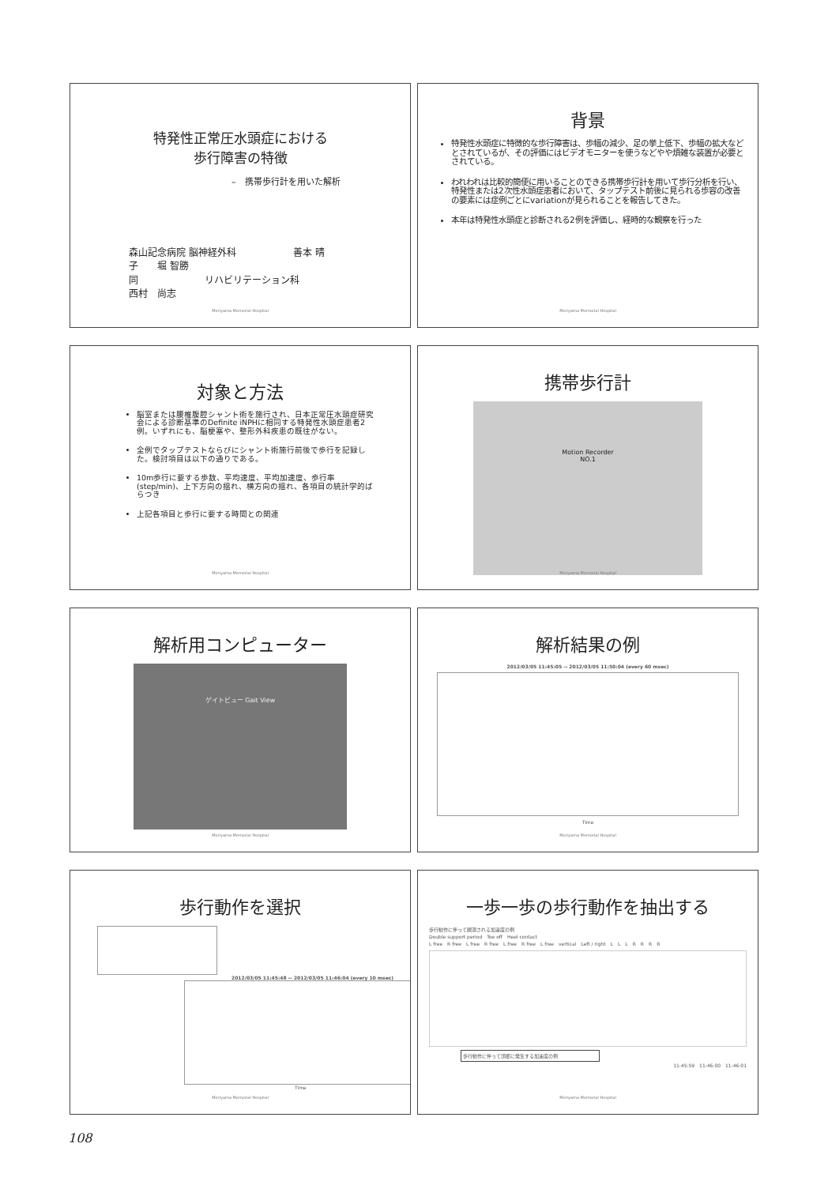特発性正常圧水頭症における
歩行障害の特徴
–　携帯歩行計を用いた解析
森山記念病院 脳神経外科　　　　　　善本 晴
子　　堀 智勝
同　　　　　　　リハビリテーション科
西村　尚志
Moriyama Memorial Hospital
背景
特発性水頭症に特徴的な歩行障害は、歩幅の減少、足の挙上低下、歩幅の拡大などとされているが、その評価にはビデオモニターを使うなどやや煩雑な装置が必要とされている。
われわれは比較的簡便に用いることのできる携帯歩行計を用いて歩行分析を行い、特発性または2次性水頭症患者において、タップテスト前後に見られる歩容の改善の要素には症例ごとにvariationが見られることを報告してきた。
本年は特発性水頭症と診断される2例を評価し、経時的な観察を行った
Moriyama Memorial Hospital
対象と方法
脳室または腰椎腹腔シャント術を施行され、日本正常圧水頭症研究会による診断基準のDefinite iNPHに相同する特発性水頭症患者2例。いずれにも、脳梗塞や、整形外科疾患の既往がない。
全例でタップテストならびにシャント術施行前後で歩行を記録した。検討項目は以下の通りである。
10m歩行に要する歩数、平均速度、平均加速度、歩行率(step/min)、上下方向の揺れ、横方向の揺れ、各項目の統計学的ばらつき
上記各項目と歩行に要する時間との関連
Moriyama Memorial Hospital
携帯歩行計
Motion Recorder
NO.1
Moriyama Memorial Hospital
解析用コンピューター
ゲイトビュー Gait View
Moriyama Memorial Hospital
解析結果の例
2012/03/05 11:45:05 -- 2012/03/05 11:50:04 (every 60 msec)
Time
Moriyama Memorial Hospital
歩行動作を選択
2012/03/05 11:45:48 -- 2012/03/05 11:46:04 (every 10 msec)
Time
Moriyama Memorial Hospital
一歩一歩の歩行動作を抽出する
歩行動作に伴って観測される加速度の例
Double support period　Toe off　Heel contact
L free　R free　L free　R free　L free　R free　L free　vertical　Left / right　L　L　L　R　R　R　R
歩行動作に伴って頭部に発生する加速度の例
11:45:59　11:46:00　11:46:01
Moriyama Memorial Hospital
108